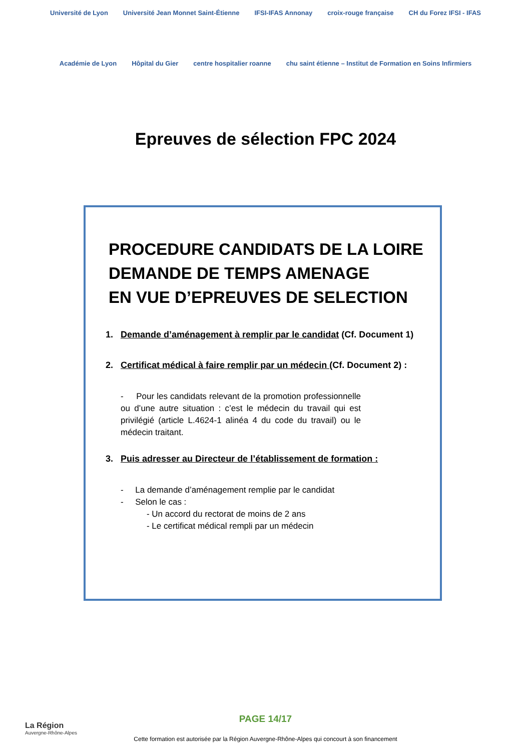Université de Lyon Université Jean Monnet Saint-Étienne IFSI-IFAS Annonay croix-rouge française CH du Forez IFSI - IFAS Académie de Lyon Hôpital du Gier centre hospitalier roanne chu saint étienne – Institut de Formation en Soins Infirmiers
Epreuves de sélection FPC 2024
PROCEDURE CANDIDATS DE LA LOIRE
DEMANDE DE TEMPS AMENAGE
EN VUE D’EPREUVES DE SELECTION
1. Demande d’aménagement à remplir par le candidat (Cf. Document 1)
2. Certificat médical à faire remplir par un médecin (Cf. Document 2) :
- Pour les candidats relevant de la promotion professionnelle ou d’une autre situation : c’est le médecin du travail qui est privilégié (article L.4624-1 alinéa 4 du code du travail) ou le médecin traitant.
3. Puis adresser au Directeur de l’établissement de formation :
- La demande d’aménagement remplie par le candidat
- Selon le cas :
- Un accord du rectorat de moins de 2 ans
- Le certificat médical rempli par un médecin
La Région
Auvergne-Rhône-Alpes
PAGE 14/17
Cette formation est autorisée par la Région Auvergne-Rhône-Alpes qui concourt à son financement